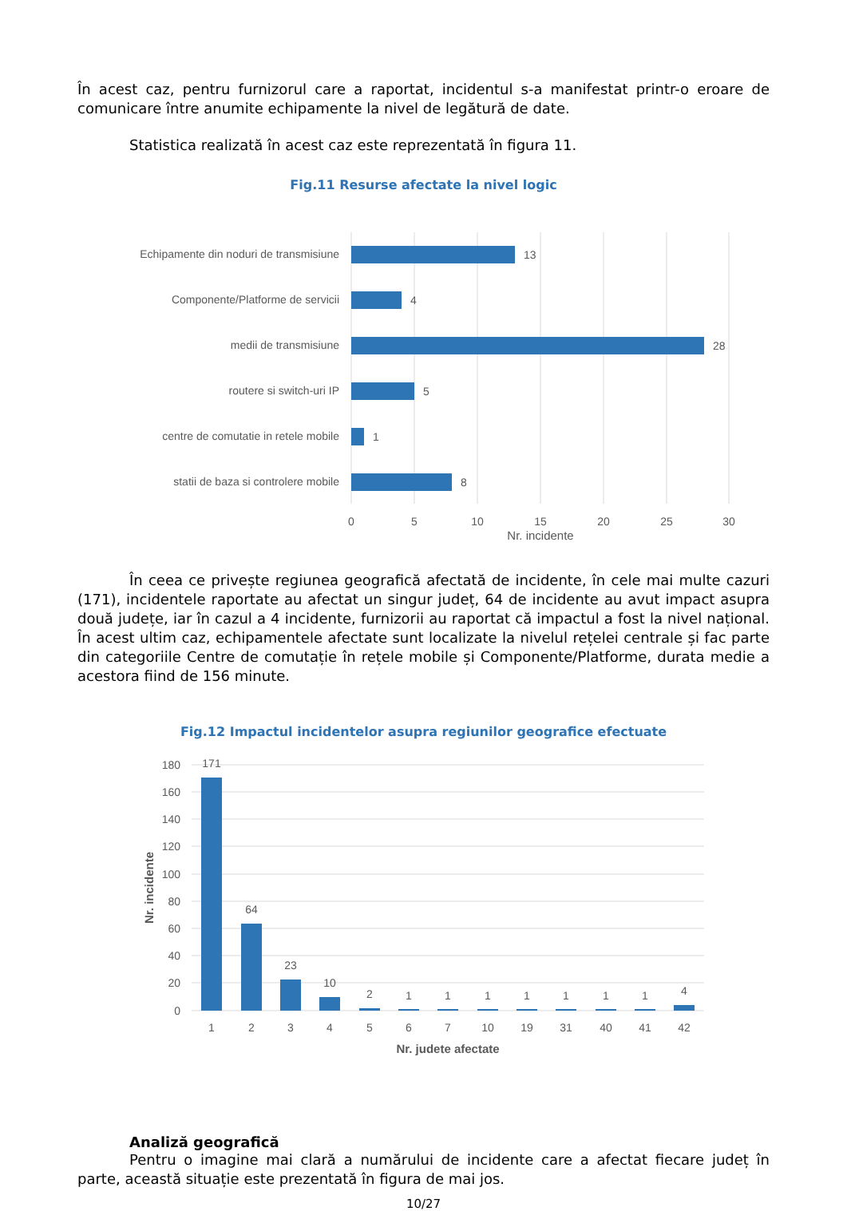În acest caz, pentru furnizorul care a raportat, incidentul s-a manifestat printr-o eroare de comunicare între anumite echipamente la nivel de legătură de date.
Statistica realizată în acest caz este reprezentată în figura 11.
Fig.11 Resurse afectate la nivel logic
Echipamente din noduri de transmisiune
Componente/Platforme de servicii
medii de transmisiune
routere si switch-uri IP
centre de comutatie in retele mobile
statii de baza si controlere mobile
13
4
28
5
1
8
0
5
10
15
20
25
30
Nr. incidente
În ceea ce privește regiunea geografică afectată de incidente, în cele mai multe cazuri (171), incidentele raportate au afectat un singur județ, 64 de incidente au avut impact asupra două județe, iar în cazul a 4 incidente, furnizorii au raportat că impactul a fost la nivel național. În acest ultim caz, echipamentele afectate sunt localizate la nivelul rețelei centrale și fac parte din categoriile Centre de comutație în rețele mobile și Componente/Platforme, durata medie a acestora fiind de 156 minute.
Fig.12 Impactul incidentelor asupra regiunilor geografice efectuate
180
160
140
120
100
80
60
40
20
0
171
64
23
10
2
1
1
1
1
1
1
1
4
1
2
3
4
5
6
7
10
19
31
40
41
42
Nr. judete afectate
Nr. incidente
Analiză geografică
Pentru o imagine mai clară a numărului de incidente care a afectat fiecare județ în parte, această situație este prezentată în figura de mai jos.
10/27